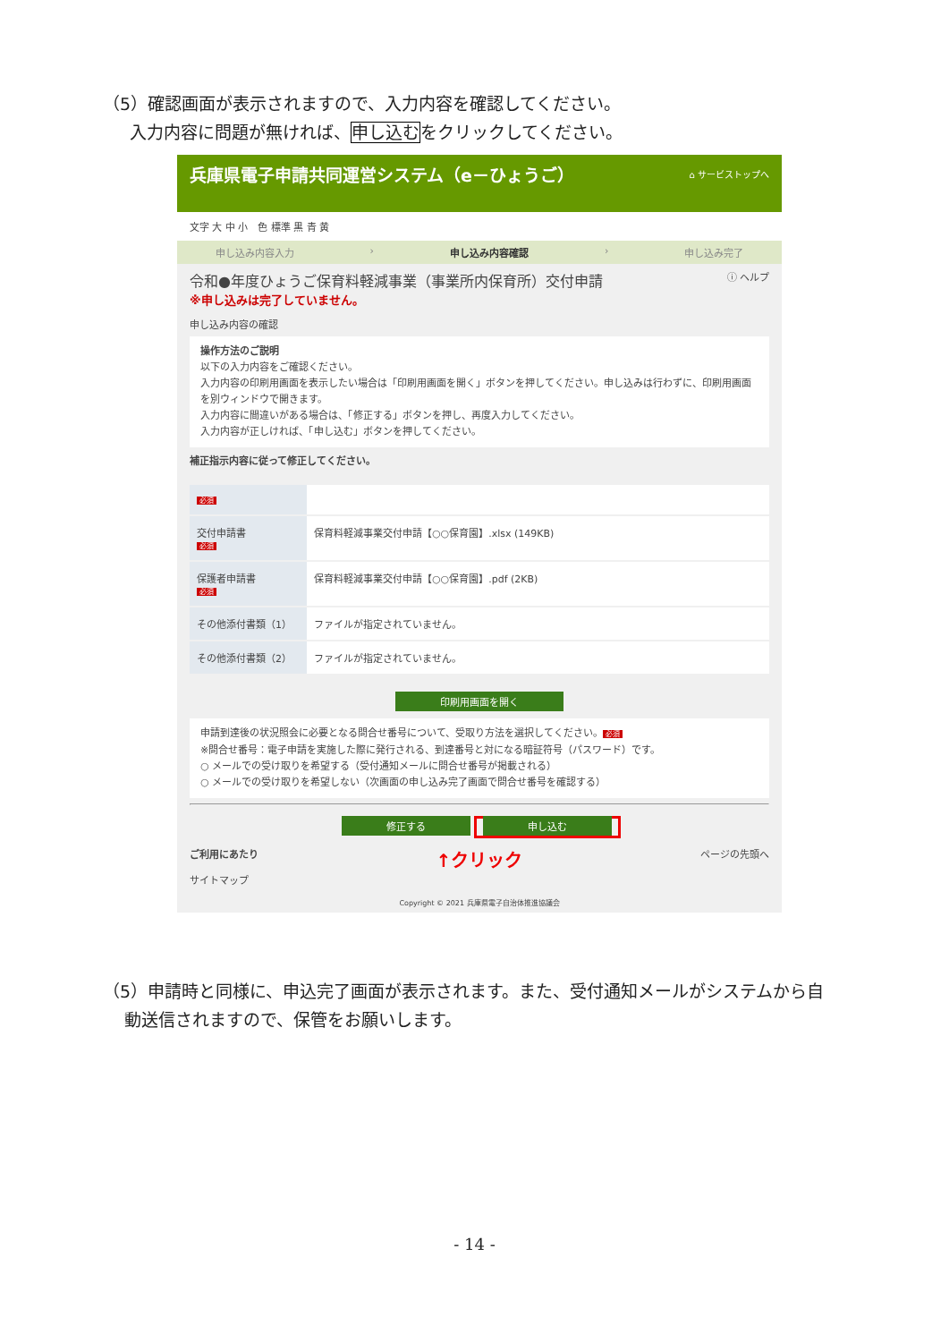（5）確認画面が表示されますので、入力内容を確認してください。
入力内容に問題が無ければ、申し込むをクリックしてください。
兵庫県電子申請共同運営システム（e－ひょうご） ⌂ サービストップへ
文字 大 中 小　色 標準 黒 青 黄
申し込み内容入力 › 申し込み内容確認 › 申し込み完了
令和●年度ひょうご保育料軽減事業（事業所内保育所）交付申請 ⓘ ヘルプ
※申し込みは完了していません。
申し込み内容の確認
操作方法のご説明
以下の入力内容をご確認ください。
入力内容の印刷用画面を表示したい場合は「印刷用画面を開く」ボタンを押してください。申し込みは行わずに、印刷用画面を別ウィンドウで開きます。
入力内容に間違いがある場合は、「修正する」ボタンを押し、再度入力してください。
入力内容が正しければ、「申し込む」ボタンを押してください。
補正指示内容に従って修正してください。
| 必須 | |
| 交付申請書 必須 | 保育料軽減事業交付申請【○○保育園】.xlsx (149KB) |
| 保護者申請書 必須 | 保育料軽減事業交付申請【○○保育園】.pdf (2KB) |
| その他添付書類（1） | ファイルが指定されていません。 |
| その他添付書類（2） | ファイルが指定されていません。 |
印刷用画面を開く
申請到達後の状況照会に必要となる問合せ番号について、受取り方法を選択してください。 必須
※問合せ番号：電子申請を実施した際に発行される、到達番号と対になる暗証符号（パスワード）です。
○ メールでの受け取りを希望する（受付通知メールに問合せ番号が掲載される）
○ メールでの受け取りを希望しない（次画面の申し込み完了画面で問合せ番号を確認する）
修正する 申し込む
ご利用にあたり ↑クリック ページの先頭へ
サイトマップ
Copyright © 2021 兵庫県電子自治体推進協議会
（5）申請時と同様に、申込完了画面が表示されます。また、受付通知メールがシステムから自
動送信されますので、保管をお願いします。
- 14 -